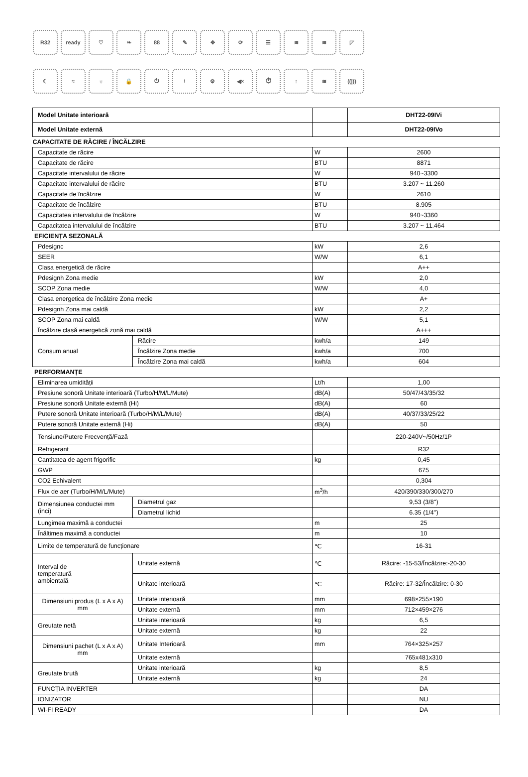R32 ready ♡ ❧ 88 ✎ ✥ ⟳ ☰ ≋ ≋ ◸
☾ ≈ ☼ 🔒 ⏻ ! ⚙ ◀× ⏱ ↑ ≋ ((|))
| Model Unitate interioară | | DHT22-09IVi |
| Model Unitate externă | | DHT22-09IVo |
| CAPACITATE DE RĂCIRE / ÎNCĂLZIRE | | |
| Capacitate de răcire | W | 2600 |
| Capacitate de răcire | BTU | 8871 |
| Capacitate intervalului de răcire | W | 940~3300 |
| Capacitate intervalului de răcire | BTU | 3.207 ~ 11.260 |
| Capacitate de încălzire | W | 2610 |
| Capacitate de încălzire | BTU | 8.905 |
| Capacitatea intervalului de încălzire | W | 940~3360 |
| Capacitatea intervalului de încălzire | BTU | 3.207 ~ 11.464 |
| EFICIENȚA SEZONALĂ | | |
| Pdesignc | | kW | 2,6 |
| SEER | | W/W | 6,1 |
| Clasa energetică de răcire | | | A++ |
| Pdesignh Zona medie | | kW | 2,0 |
| SCOP Zona medie | | W/W | 4,0 |
| Clasa energetica de încălzire Zona medie | | | A+ |
| Pdesignh Zona mai caldă | | kW | 2,2 |
| SCOP Zona mai caldă | | W/W | 5,1 |
| Încălzire clasă energetică zonă mai caldă | | | A+++ |
| Consum anual | Răcire | kwh/a | 149 |
| | Încălzire Zona medie | kwh/a | 700 |
| | Încălzire Zona mai caldă | kwh/a | 604 |
| PERFORMANȚE | | | |
| Eliminarea umidității | | Lt/h | 1,00 |
| Presiune sonoră Unitate interioară (Turbo/H/M/L/Mute) | | dB(A) | 50/47/43/35/32 |
| Presiune sonoră Unitate externă (Hi) | | dB(A) | 60 |
| Putere sonoră Unitate interioară (Turbo/H/M/L/Mute) | | dB(A) | 40/37/33/25/22 |
| Putere sonoră Unitate externă (Hi) | | dB(A) | 50 |
| Tensiune/Putere Frecvență/Fază | | | 220-240V~/50Hz/1P |
| Refrigerant | | | R32 |
| Cantitatea de agent frigorific | | kg | 0,45 |
| GWP | | | 675 |
| CO2 Echivalent | | | 0,304 |
| Flux de aer (Turbo/H/M/L/Mute) | | m<sup>3</sup>/h | 420/390/330/300/270 |
| Dimensiunea conductei mm (inci) | Diametrul gaz | | 9,53 (3/8'') |
| | Diametrul lichid | | 6.35 (1/4'') |
| Lungimea maximă a conductei | | m | 25 |
| Înălțimea maximă a conductei | | m | 10 |
| Limite de temperatură de funcționare | | ℃ | 16-31 |
| Interval de temperatură ambientală | Unitate externă | ℃ | Răcire: -15-53/Încălzire:-20-30 |
| | Unitate interioară | ℃ | Răcire: 17-32/Încălzire: 0-30 |
| Dimensiuni produs (L x A x A) mm | Unitate interioară | mm | 698×255×190 |
| | Unitate externă | mm | 712×459×276 |
| Greutate netă | Unitate interioară | kg | 6,5 |
| | Unitate externă | kg | 22 |
| Dimensiuni pachet (L x A x A) mm | Unitate Interioară | mm | 764×325×257 |
| | Unitate externă | | 765x481x310 |
| Greutate brută | Unitate interioară | kg | 8,5 |
| | Unitate externă | kg | 24 |
| FUNCȚIA INVERTER | | | DA |
| IONIZATOR | | | NU |
| WI-FI READY | | | DA |